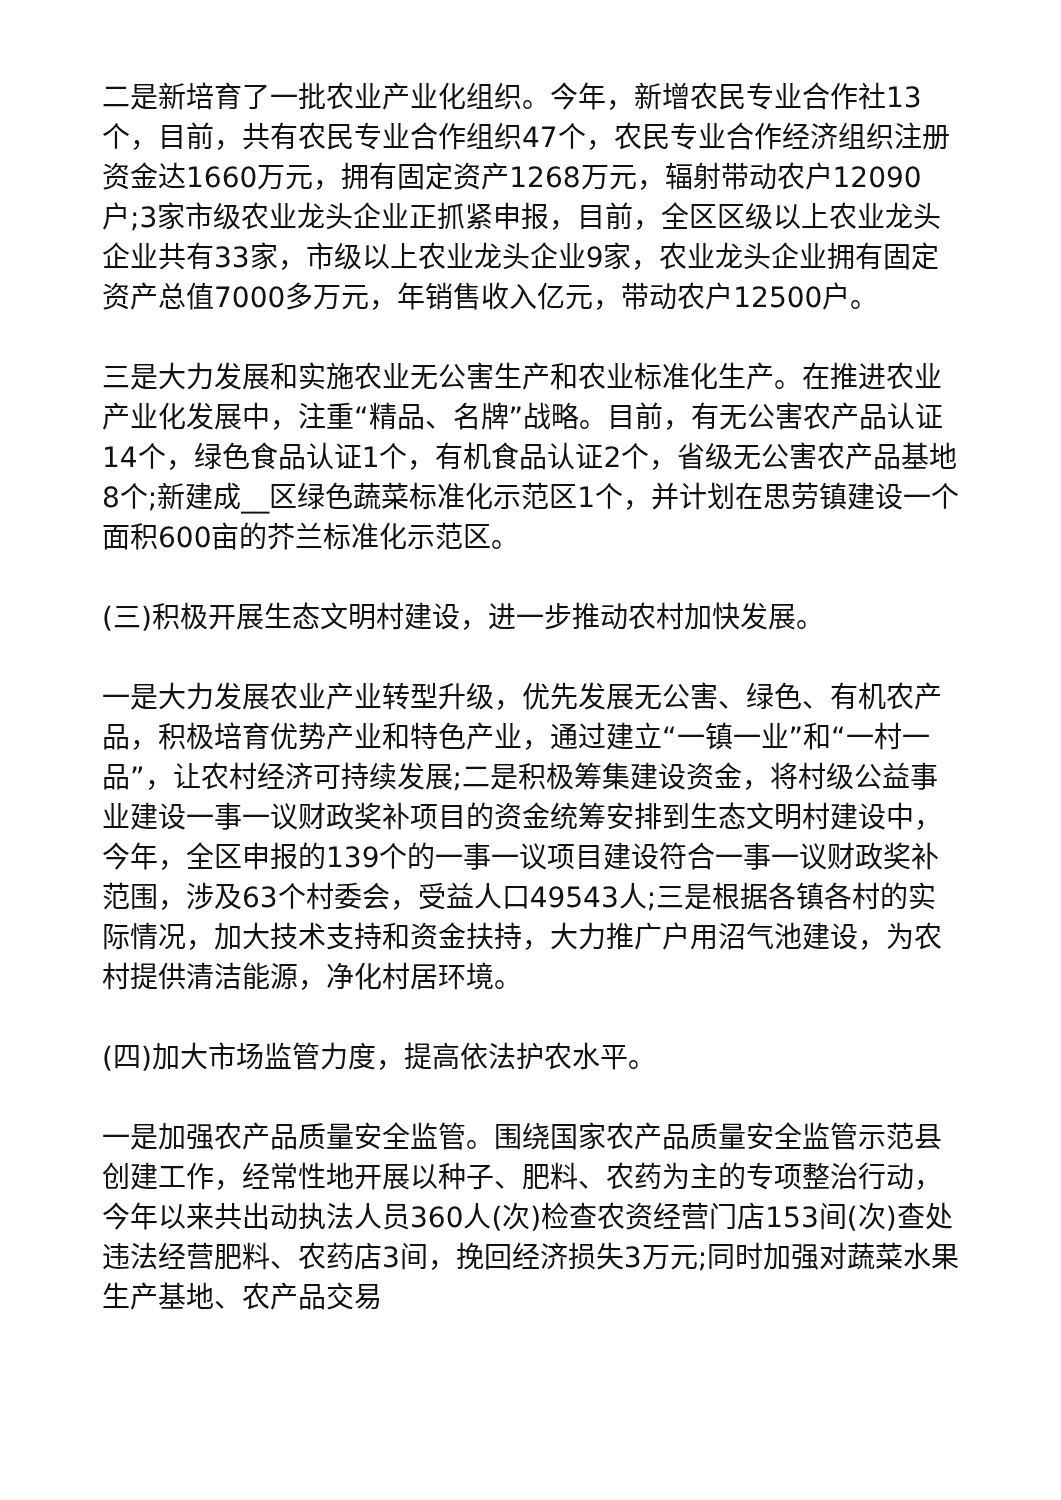二是新培育了一批农业产业化组织。今年，新增农民专业合作社13个，目前，共有农民专业合作组织47个，农民专业合作经济组织注册资金达1660万元，拥有固定资产1268万元，辐射带动农户12090户;3家市级农业龙头企业正抓紧申报，目前，全区区级以上农业龙头企业共有33家，市级以上农业龙头企业9家，农业龙头企业拥有固定资产总值7000多万元，年销售收入亿元，带动农户12500户。
三是大力发展和实施农业无公害生产和农业标准化生产。在推进农业产业化发展中，注重“精品、名牌”战略。目前，有无公害农产品认证14个，绿色食品认证1个，有机食品认证2个，省级无公害农产品基地8个;新建成__区绿色蔬菜标准化示范区1个，并计划在思劳镇建设一个面积600亩的芥兰标准化示范区。
(三)积极开展生态文明村建设，进一步推动农村加快发展。
一是大力发展农业产业转型升级，优先发展无公害、绿色、有机农产品，积极培育优势产业和特色产业，通过建立“一镇一业”和“一村一品”，让农村经济可持续发展;二是积极筹集建设资金，将村级公益事业建设一事一议财政奖补项目的资金统筹安排到生态文明村建设中，今年，全区申报的139个的一事一议项目建设符合一事一议财政奖补范围，涉及63个村委会，受益人口49543人;三是根据各镇各村的实际情况，加大技术支持和资金扶持，大力推广户用沼气池建设，为农村提供清洁能源，净化村居环境。
(四)加大市场监管力度，提高依法护农水平。
一是加强农产品质量安全监管。围绕国家农产品质量安全监管示范县创建工作，经常性地开展以种子、肥料、农药为主的专项整治行动，今年以来共出动执法人员360人(次)检查农资经营门店153间(次)查处违法经营肥料、农药店3间，挽回经济损失3万元;同时加强对蔬菜水果生产基地、农产品交易